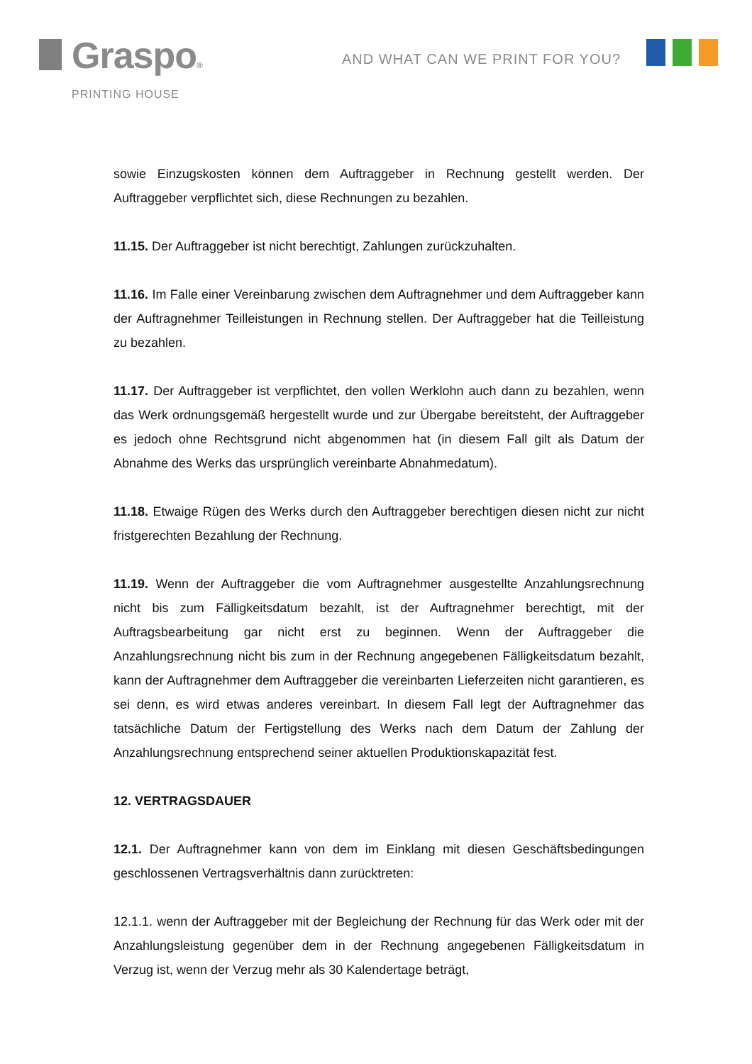Graspo®
PRINTING HOUSE
AND WHAT CAN WE PRINT FOR YOU?
sowie Einzugskosten können dem Auftraggeber in Rechnung gestellt werden. Der Auftraggeber verpflichtet sich, diese Rechnungen zu bezahlen.
11.15. Der Auftraggeber ist nicht berechtigt, Zahlungen zurückzuhalten.
11.16. Im Falle einer Vereinbarung zwischen dem Auftragnehmer und dem Auftraggeber kann der Auftragnehmer Teilleistungen in Rechnung stellen. Der Auftraggeber hat die Teilleistung zu bezahlen.
11.17. Der Auftraggeber ist verpflichtet, den vollen Werklohn auch dann zu bezahlen, wenn das Werk ordnungsgemäß hergestellt wurde und zur Übergabe bereitsteht, der Auftraggeber es jedoch ohne Rechtsgrund nicht abgenommen hat (in diesem Fall gilt als Datum der Abnahme des Werks das ursprünglich vereinbarte Abnahmedatum).
11.18. Etwaige Rügen des Werks durch den Auftraggeber berechtigen diesen nicht zur nicht fristgerechten Bezahlung der Rechnung.
11.19. Wenn der Auftraggeber die vom Auftragnehmer ausgestellte Anzahlungsrechnung nicht bis zum Fälligkeitsdatum bezahlt, ist der Auftragnehmer berechtigt, mit der Auftragsbearbeitung gar nicht erst zu beginnen. Wenn der Auftraggeber die Anzahlungsrechnung nicht bis zum in der Rechnung angegebenen Fälligkeitsdatum bezahlt, kann der Auftragnehmer dem Auftraggeber die vereinbarten Lieferzeiten nicht garantieren, es sei denn, es wird etwas anderes vereinbart. In diesem Fall legt der Auftragnehmer das tatsächliche Datum der Fertigstellung des Werks nach dem Datum der Zahlung der Anzahlungsrechnung entsprechend seiner aktuellen Produktionskapazität fest.
12. VERTRAGSDAUER
12.1. Der Auftragnehmer kann von dem im Einklang mit diesen Geschäftsbedingungen geschlossenen Vertragsverhältnis dann zurücktreten:
12.1.1. wenn der Auftraggeber mit der Begleichung der Rechnung für das Werk oder mit der Anzahlungsleistung gegenüber dem in der Rechnung angegebenen Fälligkeitsdatum in Verzug ist, wenn der Verzug mehr als 30 Kalendertage beträgt,